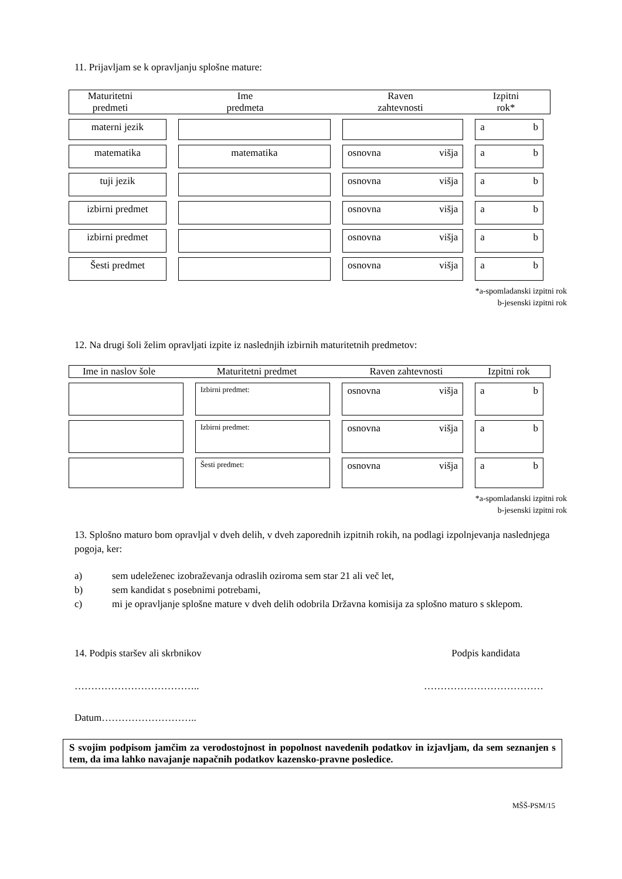11. Prijavljam se k opravljanju splošne mature:
Maturitetni
predmeti
Ime
predmeta
Raven
zahtevnosti
Izpitni
rok*
| materni jezik | | | a b |
| matematika | matematika | osnovna višja | a b |
| tuji jezik | | osnovna višja | a b |
| izbirni predmet | | osnovna višja | a b |
| izbirni predmet | | osnovna višja | a b |
| Šesti predmet | | osnovna višja | a b |
*a-spomladanski izpitni rok
b-jesenski izpitni rok
12. Na drugi šoli želim opravljati izpite iz naslednjih izbirnih maturitetnih predmetov:
Ime in naslov šole
Maturitetni predmet Raven zahtevnosti Izpitni rok
| | Izbirni predmet: | osnovna višja | a b |
| | Izbirni predmet: | osnovna višja | a b |
| | Šesti predmet: | osnovna višja | a b |
*a-spomladanski izpitni rok
b-jesenski izpitni rok
13. Splošno maturo bom opravljal v dveh delih, v dveh zaporednih izpitnih rokih, na podlagi izpolnjevanja naslednjega pogoja, ker:
a) sem udeleženec izobraževanja odraslih oziroma sem star 21 ali več let,
b) sem kandidat s posebnimi potrebami,
c) mi je opravljanje splošne mature v dveh delih odobrila Državna komisija za splošno maturo s sklepom.
14. Podpis staršev ali skrbnikov Podpis kandidata
……………………………….. ………………………………
Datum………………………..
S svojim podpisom jamčim za verodostojnost in popolnost navedenih podatkov in izjavljam, da sem seznanjen s tem, da ima lahko navajanje napačnih podatkov kazensko-pravne posledice.
MŠŠ-PSM/15